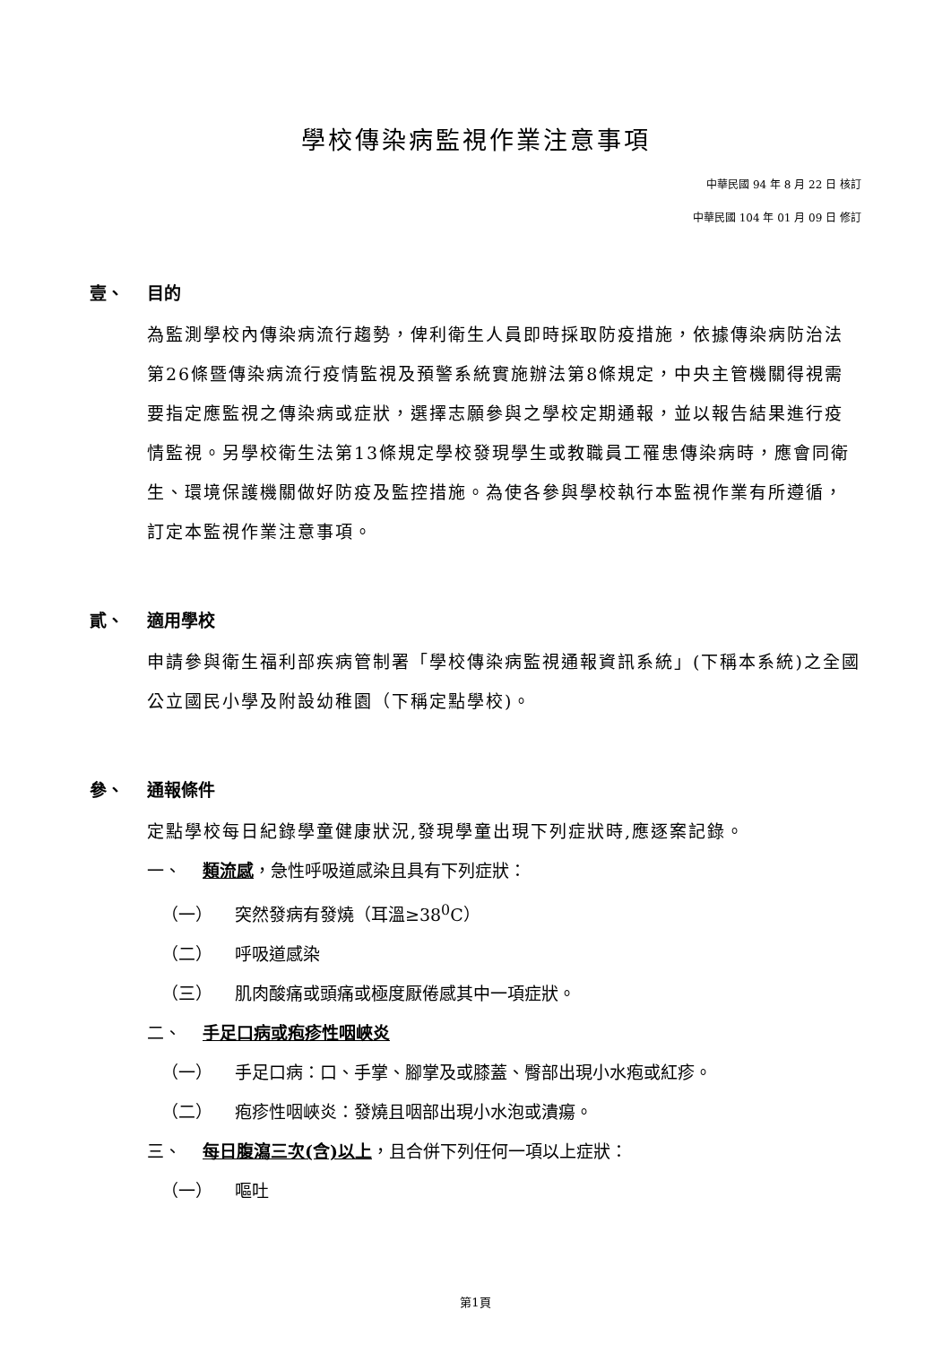學校傳染病監視作業注意事項
中華民國 94 年 8 月 22 日 核訂
中華民國 104 年 01 月 09 日 修訂
壹、 目的
為監測學校內傳染病流行趨勢，俾利衛生人員即時採取防疫措施，依據傳染病防治法第26條暨傳染病流行疫情監視及預警系統實施辦法第8條規定，中央主管機關得視需要指定應監視之傳染病或症狀，選擇志願參與之學校定期通報，並以報告結果進行疫情監視。另學校衛生法第13條規定學校發現學生或教職員工罹患傳染病時，應會同衛生、環境保護機關做好防疫及監控措施。為使各參與學校執行本監視作業有所遵循，訂定本監視作業注意事項。
貳、 適用學校
申請參與衛生福利部疾病管制署「學校傳染病監視通報資訊系統」(下稱本系統)之全國公立國民小學及附設幼稚園（下稱定點學校)。
參、 通報條件
定點學校每日紀錄學童健康狀況,發現學童出現下列症狀時,應逐案記錄。
一、 類流感，急性呼吸道感染且具有下列症狀：
（一） 突然發病有發燒（耳溫≥38<sup>0</sup>C）
（二） 呼吸道感染
（三） 肌肉酸痛或頭痛或極度厭倦感其中一項症狀。
二、 手足口病或疱疹性咽峽炎
（一） 手足口病：口、手掌、腳掌及或膝蓋、臀部出現小水疱或紅疹。
（二） 疱疹性咽峽炎：發燒且咽部出現小水泡或潰瘍。
三、 每日腹瀉三次(含)以上，且合併下列任何一項以上症狀：
（一） 嘔吐
第1頁